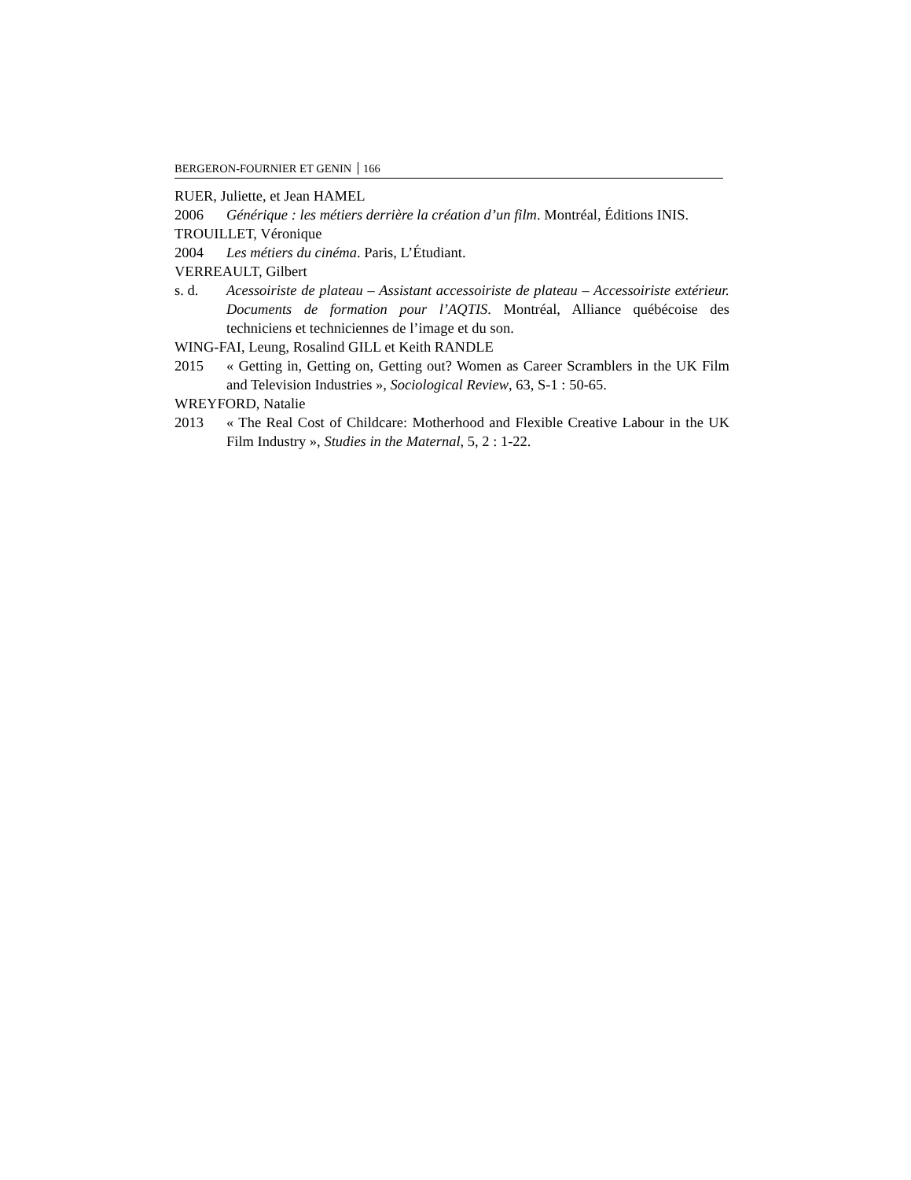BERGERON-FOURNIER ET GENIN 166
RUER, Juliette, et Jean HAMEL
2006 Générique : les métiers derrière la création d’un film. Montréal, Éditions INIS.
TROUILLET, Véronique
2004 Les métiers du cinéma. Paris, L’Étudiant.
VERREAULT, Gilbert
s. d. Acessoiriste de plateau – Assistant accessoiriste de plateau – Accessoiriste extérieur. Documents de formation pour l’AQTIS. Montréal, Alliance québécoise des techniciens et techniciennes de l’image et du son.
WING-FAI, Leung, Rosalind GILL et Keith RANDLE
2015 « Getting in, Getting on, Getting out? Women as Career Scramblers in the UK Film and Television Industries », Sociological Review, 63, S-1 : 50-65.
WREYFORD, Natalie
2013 « The Real Cost of Childcare: Motherhood and Flexible Creative Labour in the UK Film Industry », Studies in the Maternal, 5, 2 : 1-22.